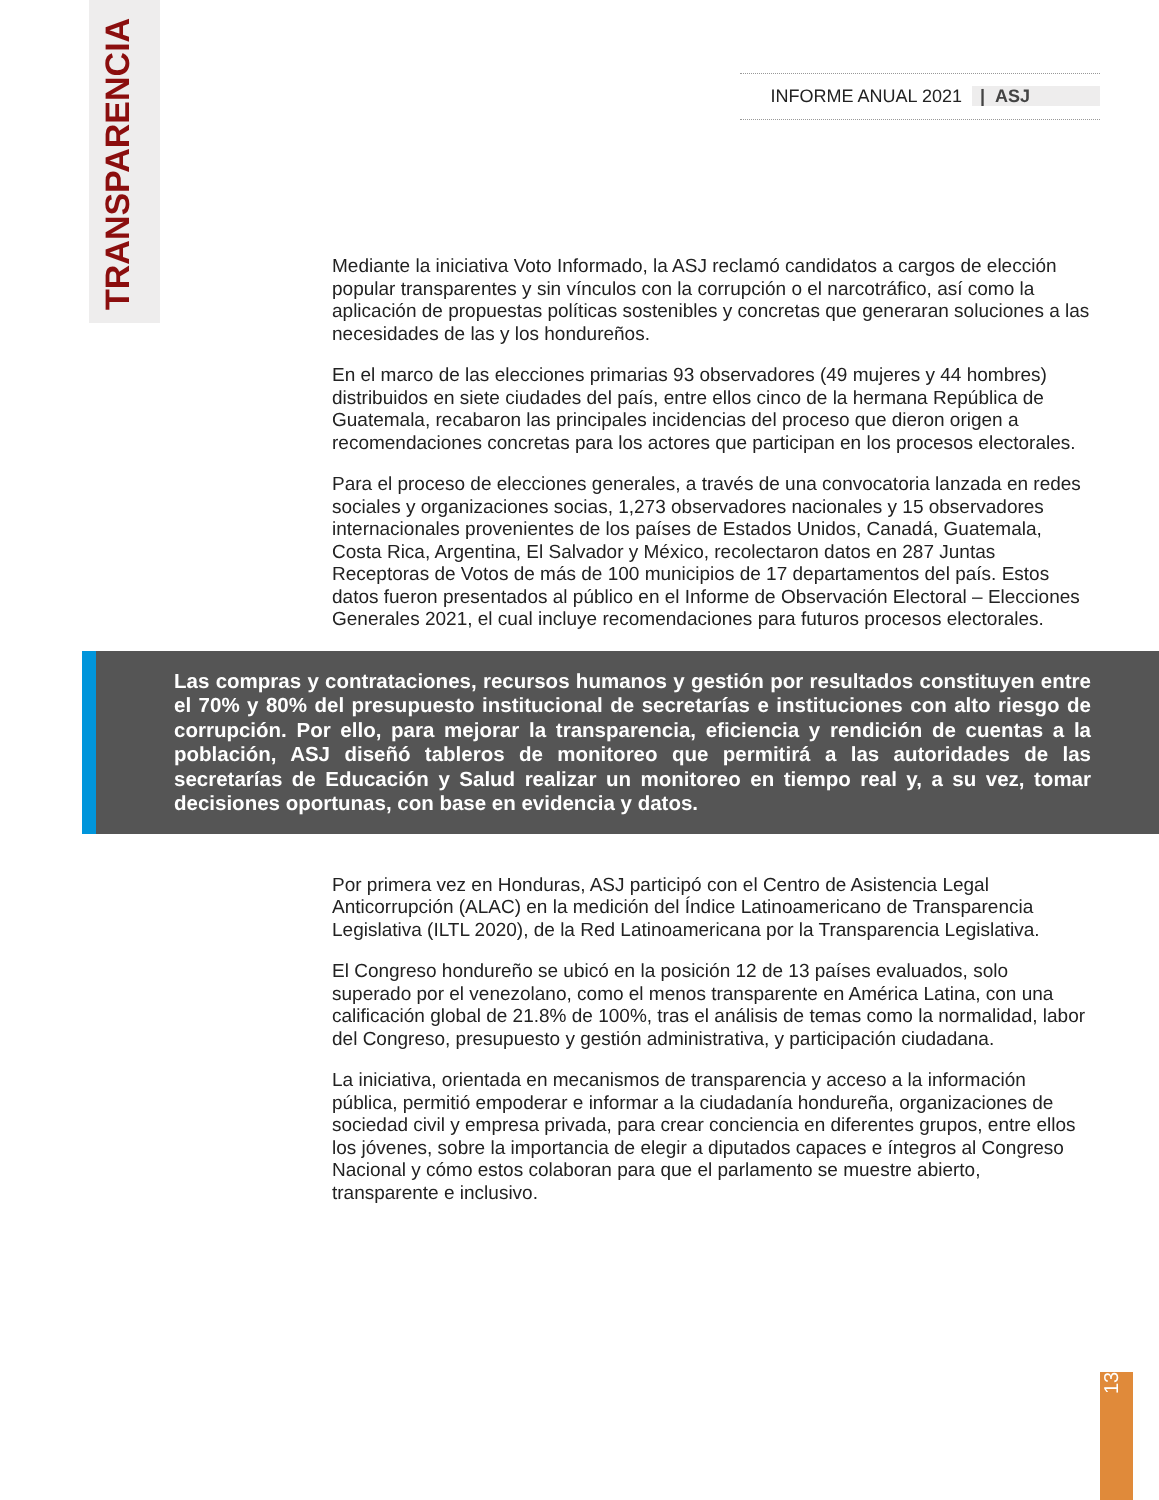TRANSPARENCIA
INFORME ANUAL 2021 | ASJ
Mediante la iniciativa Voto Informado, la ASJ reclamó candidatos a cargos de elección popular transparentes y sin vínculos con la corrupción o el narcotráfico, así como la aplicación de propuestas políticas sostenibles y concretas que generaran soluciones a las necesidades de las y los hondureños.
En el marco de las elecciones primarias 93 observadores (49 mujeres y 44 hombres) distribuidos en siete ciudades del país, entre ellos cinco de la hermana República de Guatemala, recabaron las principales incidencias del proceso que dieron origen a recomendaciones concretas para los actores que participan en los procesos electorales.
Para el proceso de elecciones generales, a través de una convocatoria lanzada en redes sociales y organizaciones socias, 1,273 observadores nacionales y 15 observadores internacionales provenientes de los países de Estados Unidos, Canadá, Guatemala, Costa Rica, Argentina, El Salvador y México, recolectaron datos en 287 Juntas Receptoras de Votos de más de 100 municipios de 17 departamentos del país. Estos datos fueron presentados al público en el Informe de Observación Electoral – Elecciones Generales 2021, el cual incluye recomendaciones para futuros procesos electorales.
Las compras y contrataciones, recursos humanos y gestión por resultados constituyen entre el 70% y 80% del presupuesto institucional de secretarías e instituciones con alto riesgo de corrupción. Por ello, para mejorar la transparencia, eficiencia y rendición de cuentas a la población, ASJ diseñó tableros de monitoreo que permitirá a las autoridades de las secretarías de Educación y Salud realizar un monitoreo en tiempo real y, a su vez, tomar decisiones oportunas, con base en evidencia y datos.
Por primera vez en Honduras, ASJ participó con el Centro de Asistencia Legal Anticorrupción (ALAC) en la medición del Índice Latinoamericano de Transparencia Legislativa (ILTL 2020), de la Red Latinoamericana por la Transparencia Legislativa.
El Congreso hondureño se ubicó en la posición 12 de 13 países evaluados, solo superado por el venezolano, como el menos transparente en América Latina, con una calificación global de 21.8% de 100%, tras el análisis de temas como la normalidad, labor del Congreso, presupuesto y gestión administrativa, y participación ciudadana.
La iniciativa, orientada en mecanismos de transparencia y acceso a la información pública, permitió empoderar e informar a la ciudadanía hondureña, organizaciones de sociedad civil y empresa privada, para crear conciencia en diferentes grupos, entre ellos los jóvenes, sobre la importancia de elegir a diputados capaces e íntegros al Congreso Nacional y cómo estos colaboran para que el parlamento se muestre abierto, transparente e inclusivo.
13